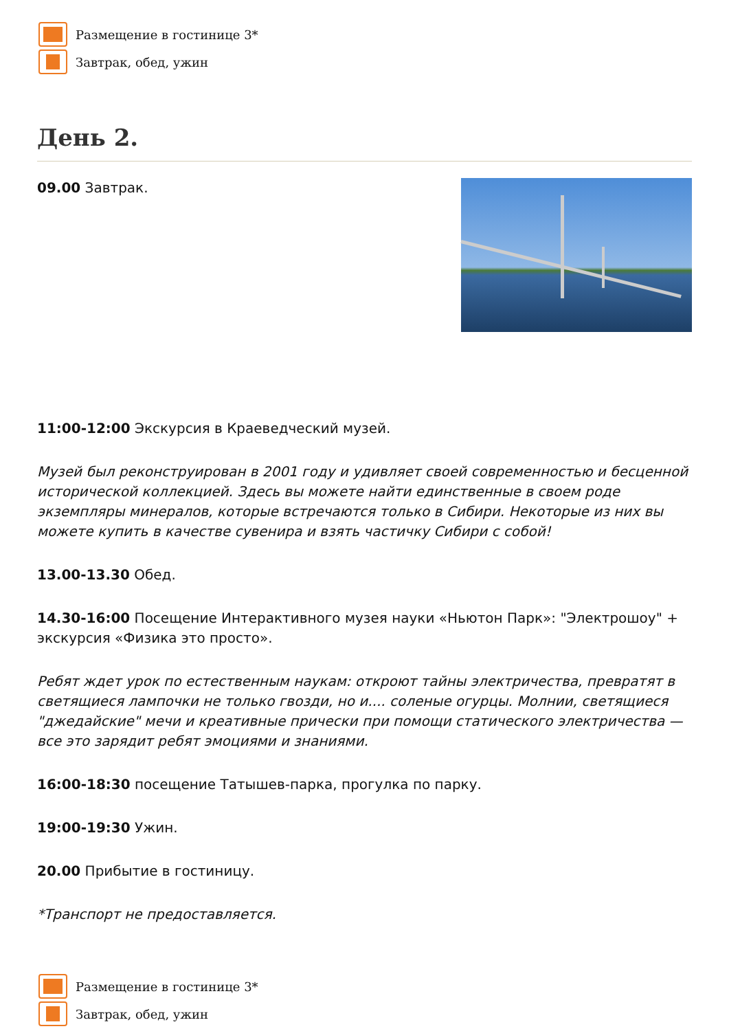Размещение в гостинице 3*
Завтрак, обед, ужин
День 2.
09.00 Завтрак.
11:00-12:00 Экскурсия в Краеведческий музей.
Музей был реконструирован в 2001 году и удивляет своей современностью и бесценной исторической коллекцией. Здесь вы можете найти единственные в своем роде экземпляры минералов, которые встречаются только в Сибири. Некоторые из них вы можете купить в качестве сувенира и взять частичку Сибири с собой!
13.00-13.30 Обед.
14.30-16:00 Посещение Интерактивного музея науки «Ньютон Парк»: "Электрошоу" + экскурсия «Физика это просто».
Ребят ждет урок по естественным наукам: откроют тайны электричества, превратят в светящиеся лампочки не только гвозди, но и.... соленые огурцы. Молнии, светящиеся "джедайские" мечи и креативные прически при помощи статического электричества — все это зарядит ребят эмоциями и знаниями.
16:00-18:30 посещение Татышев-парка, прогулка по парку.
19:00-19:30 Ужин.
20.00 Прибытие в гостиницу.
*Транспорт не предоставляется.
Размещение в гостинице 3*
Завтрак, обед, ужин